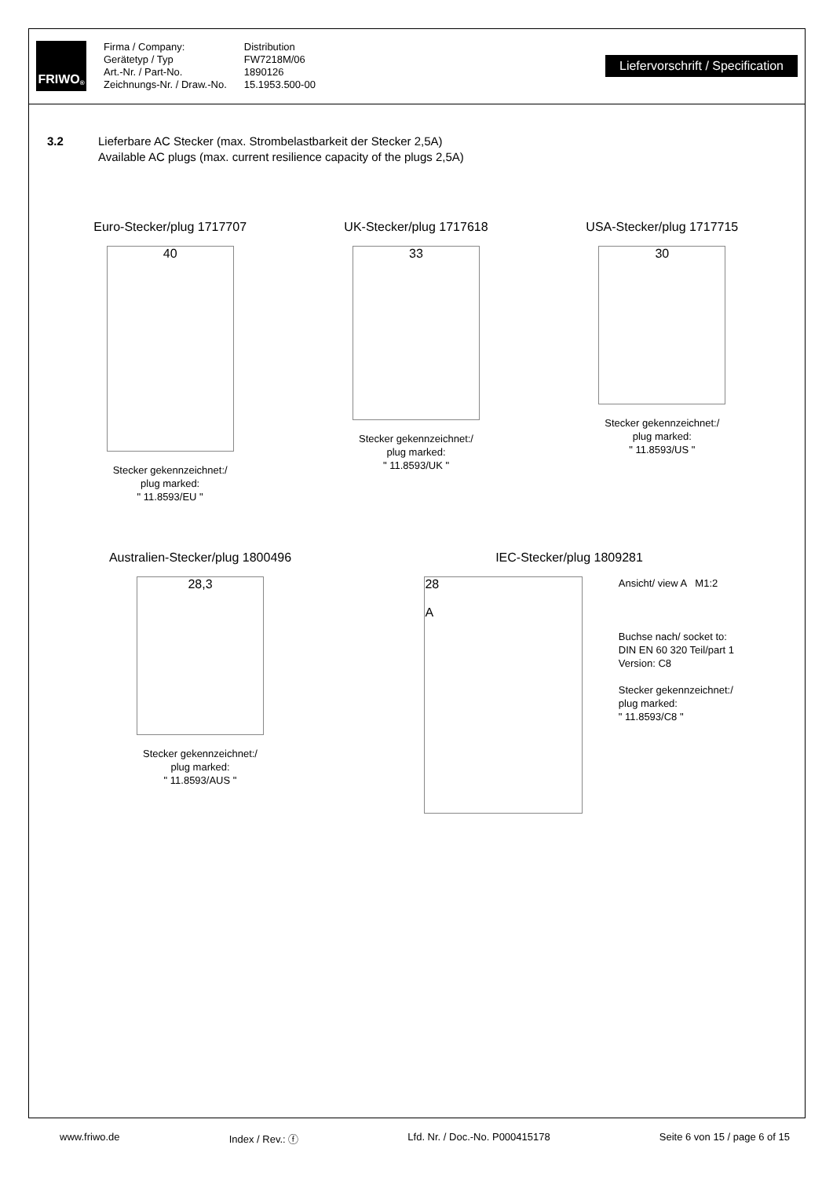FRIWO<sup>®</sup>
Firma / Company:
Gerätetyp / Typ
Art.-Nr. / Part-No.
Zeichnungs-Nr. / Draw.-No.
Distribution
FW7218M/06
1890126
15.1953.500-00
Liefervorschrift / Specification
3.2 Lieferbare AC Stecker (max. Strombelastbarkeit der Stecker 2,5A)
Available AC plugs (max. current resilience capacity of the plugs 2,5A)
Euro-Stecker/plug 1717707
40
Stecker gekennzeichnet:/
plug marked:
" 11.8593/EU "
UK-Stecker/plug 1717618
33
Stecker gekennzeichnet:/
plug marked:
" 11.8593/UK "
USA-Stecker/plug 1717715
30
Stecker gekennzeichnet:/
plug marked:
" 11.8593/US "
Australien-Stecker/plug 1800496
28,3
Stecker gekennzeichnet:/
plug marked:
" 11.8593/AUS "
IEC-Stecker/plug 1809281
28
A
Ansicht/ view A M1:2
Buchse nach/ socket to:
DIN EN 60 320 Teil/part 1
Version: C8
Stecker gekennzeichnet:/
plug marked:
" 11.8593/C8 "
www.friwo.de Index / Rev.: ⓕ Lfd. Nr. / Doc.-No. P000415178 Seite 6 von 15 / page 6 of 15